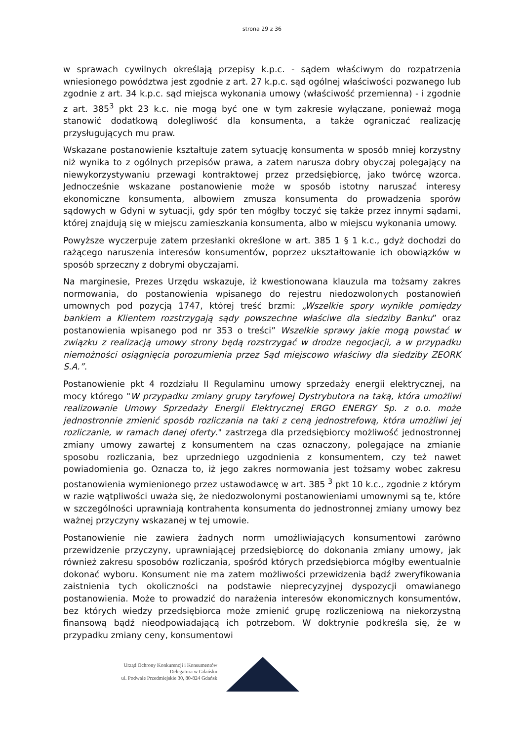strona 29 z 36
w sprawach cywilnych określają przepisy k.p.c. - sądem właściwym do rozpatrzenia wniesionego powództwa jest zgodnie z art. 27 k.p.c. sąd ogólnej właściwości pozwanego lub zgodnie z art. 34 k.p.c. sąd miejsca wykonania umowy (właściwość przemienna) - i zgodnie z art. 385<sup>3</sup> pkt 23 k.c. nie mogą być one w tym zakresie wyłączane, ponieważ mogą stanowić dodatkową dolegliwość dla konsumenta, a także ograniczać realizację przysługujących mu praw.
Wskazane postanowienie kształtuje zatem sytuację konsumenta w sposób mniej korzystny niż wynika to z ogólnych przepisów prawa, a zatem narusza dobry obyczaj polegający na niewykorzystywaniu przewagi kontraktowej przez przedsiębiorcę, jako twórcę wzorca. Jednocześnie wskazane postanowienie może w sposób istotny naruszać interesy ekonomiczne konsumenta, albowiem zmusza konsumenta do prowadzenia sporów sądowych w Gdyni w sytuacji, gdy spór ten mógłby toczyć się także przez innymi sądami, której znajdują się w miejscu zamieszkania konsumenta, albo w miejscu wykonania umowy.
Powyższe wyczerpuje zatem przesłanki określone w art. 385 1 § 1 k.c., gdyż dochodzi do rażącego naruszenia interesów konsumentów, poprzez ukształtowanie ich obowiązków w sposób sprzeczny z dobrymi obyczajami.
Na marginesie, Prezes Urzędu wskazuje, iż kwestionowana klauzula ma tożsamy zakres normowania, do postanowienia wpisanego do rejestru niedozwolonych postanowień umownych pod pozycją 1747, której treść brzmi: „Wszelkie spory wynikłe pomiędzy bankiem a Klientem rozstrzygają sądy powszechne właściwe dla siedziby Banku” oraz postanowienia wpisanego pod nr 353 o treści” Wszelkie sprawy jakie mogą powstać w związku z realizacją umowy strony będą rozstrzygać w drodze negocjacji, a w przypadku niemożności osiągnięcia porozumienia przez Sąd miejscowo właściwy dla siedziby ZEORK S.A.”.
Postanowienie pkt 4 rozdziału II Regulaminu umowy sprzedaży energii elektrycznej, na mocy którego "W przypadku zmiany grupy taryfowej Dystrybutora na taką, która umożliwi realizowanie Umowy Sprzedaży Energii Elektrycznej ERGO ENERGY Sp. z o.o. może jednostronnie zmienić sposób rozliczania na taki z ceną jednostrefową, która umożliwi jej rozliczanie, w ramach danej oferty." zastrzega dla przedsiębiorcy możliwość jednostronnej zmiany umowy zawartej z konsumentem na czas oznaczony, polegające na zmianie sposobu rozliczania, bez uprzedniego uzgodnienia z konsumentem, czy też nawet powiadomienia go. Oznacza to, iż jego zakres normowania jest tożsamy wobec zakresu postanowienia wymienionego przez ustawodawcę w art. 385 <sup>3</sup> pkt 10 k.c., zgodnie z którym w razie wątpliwości uważa się, że niedozwolonymi postanowieniami umownymi są te, które w szczególności uprawniają kontrahenta konsumenta do jednostronnej zmiany umowy bez ważnej przyczyny wskazanej w tej umowie.
Postanowienie nie zawiera żadnych norm umożliwiających konsumentowi zarówno przewidzenie przyczyny, uprawniającej przedsiębiorcę do dokonania zmiany umowy, jak również zakresu sposobów rozliczania, spośród których przedsiębiorca mógłby ewentualnie dokonać wyboru. Konsument nie ma zatem możliwości przewidzenia bądź zweryfikowania zaistnienia tych okoliczności na podstawie nieprecyzyjnej dyspozycji omawianego postanowienia. Może to prowadzić do narażenia interesów ekonomicznych konsumentów, bez których wiedzy przedsiębiorca może zmienić grupę rozliczeniową na niekorzystną finansową bądź nieodpowiadającą ich potrzebom. W doktrynie podkreśla się, że w przypadku zmiany ceny, konsumentowi
Urząd Ochrony Konkurencji i Konsumentów
Delegatura w Gdańsku
ul. Podwale Przedmiejskie 30, 80-824 Gdańsk